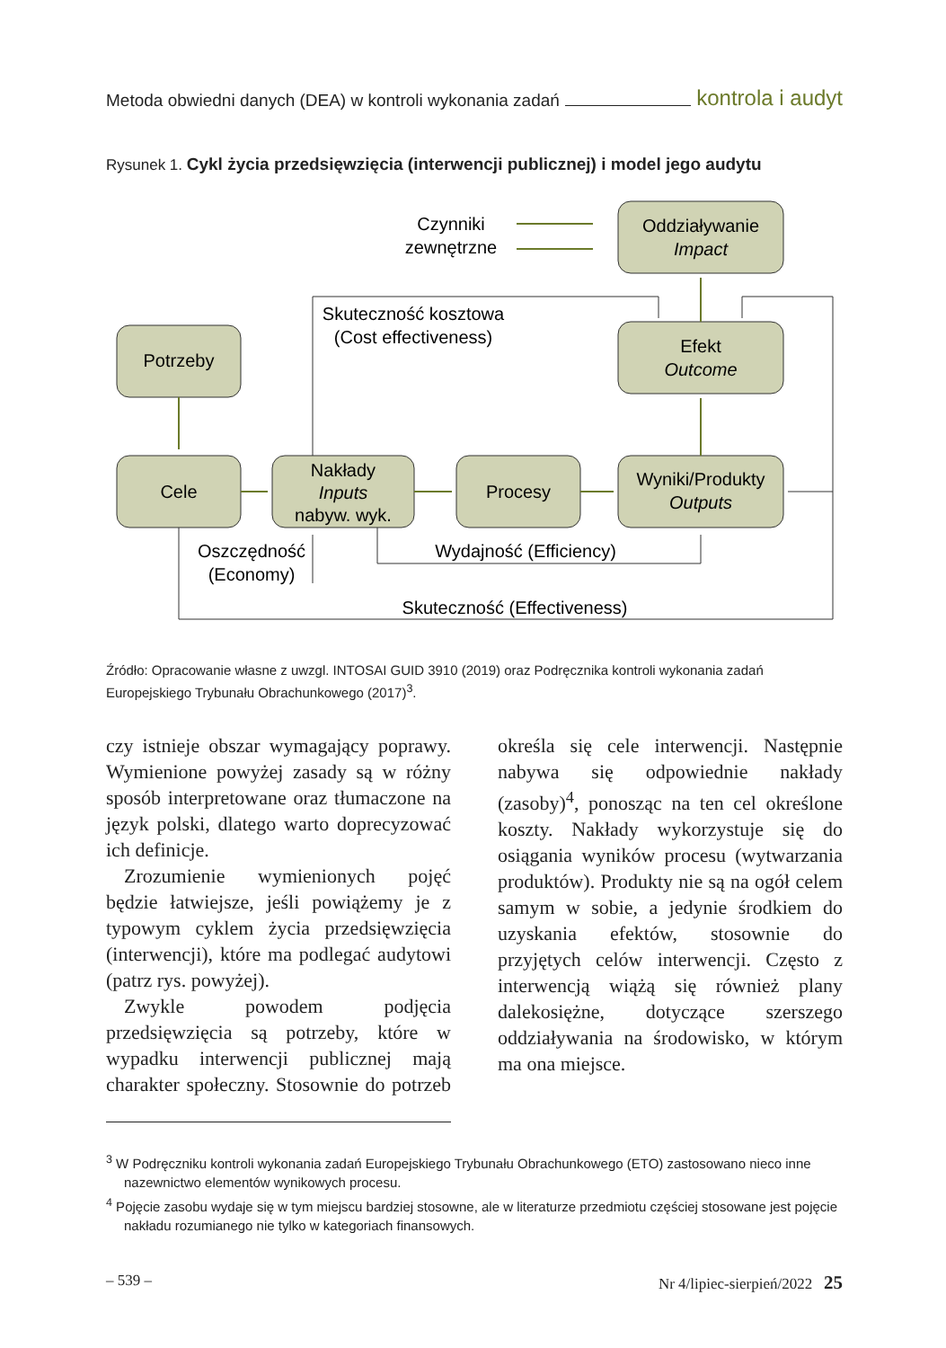Metoda obwiedni danych (DEA) w kontroli wykonania zadań kontrola i audyt
Rysunek 1. Cykl życia przedsięwzięcia (interwencji publicznej) i model jego audytu
Czynniki
zewnętrzne
Oddziaływanie
Impact
Efekt
Outcome
Skuteczność kosztowa
(Cost effectiveness)
Potrzeby
Cele
Nakłady
Inputs
nabyw. wyk.
Procesy
Wyniki/Produkty
Outputs
Oszczędność
(Economy)
Wydajność (Efficiency)
Skuteczność (Effectiveness)
Źródło: Opracowanie własne z uwzgl. INTOSAI GUID 3910 (2019) oraz Podręcznika kontroli wykonania zadań Europejskiego Trybunału Obrachunkowego (2017)<sup>3</sup>.
czy istnieje obszar wymagający poprawy. Wymienione powyżej zasady są w różny sposób interpretowane oraz tłumaczone na język polski, dlatego warto doprecyzować ich definicje.
Zrozumienie wymienionych pojęć będzie łatwiejsze, jeśli powiążemy je z typowym cyklem życia przedsięwzięcia (interwencji), które ma podlegać audytowi (patrz rys. powyżej).
Zwykle powodem podjęcia przedsięwzięcia są potrzeby, które w wypadku interwencji publicznej mają charakter społeczny. Stosownie do potrzeb określa się cele interwencji. Następnie nabywa się odpowiednie nakłady (zasoby)<sup>4</sup>, ponosząc na ten cel określone koszty. Nakłady wykorzystuje się do osiągania wyników procesu (wytwarzania produktów). Produkty nie są na ogół celem samym w sobie, a jedynie środkiem do uzyskania efektów, stosownie do przyjętych celów interwencji. Często z interwencją wiążą się również plany dalekosiężne, dotyczące szerszego oddziaływania na środowisko, w którym ma ona miejsce.
<sup>3</sup> W Podręczniku kontroli wykonania zadań Europejskiego Trybunału Obrachunkowego (ETO) zastosowano nieco inne nazewnictwo elementów wynikowych procesu.
<sup>4</sup> Pojęcie zasobu wydaje się w tym miejscu bardziej stosowne, ale w literaturze przedmiotu częściej stosowane jest pojęcie nakładu rozumianego nie tylko w kategoriach finansowych.
– 539 – Nr 4/lipiec-sierpień/2022 25